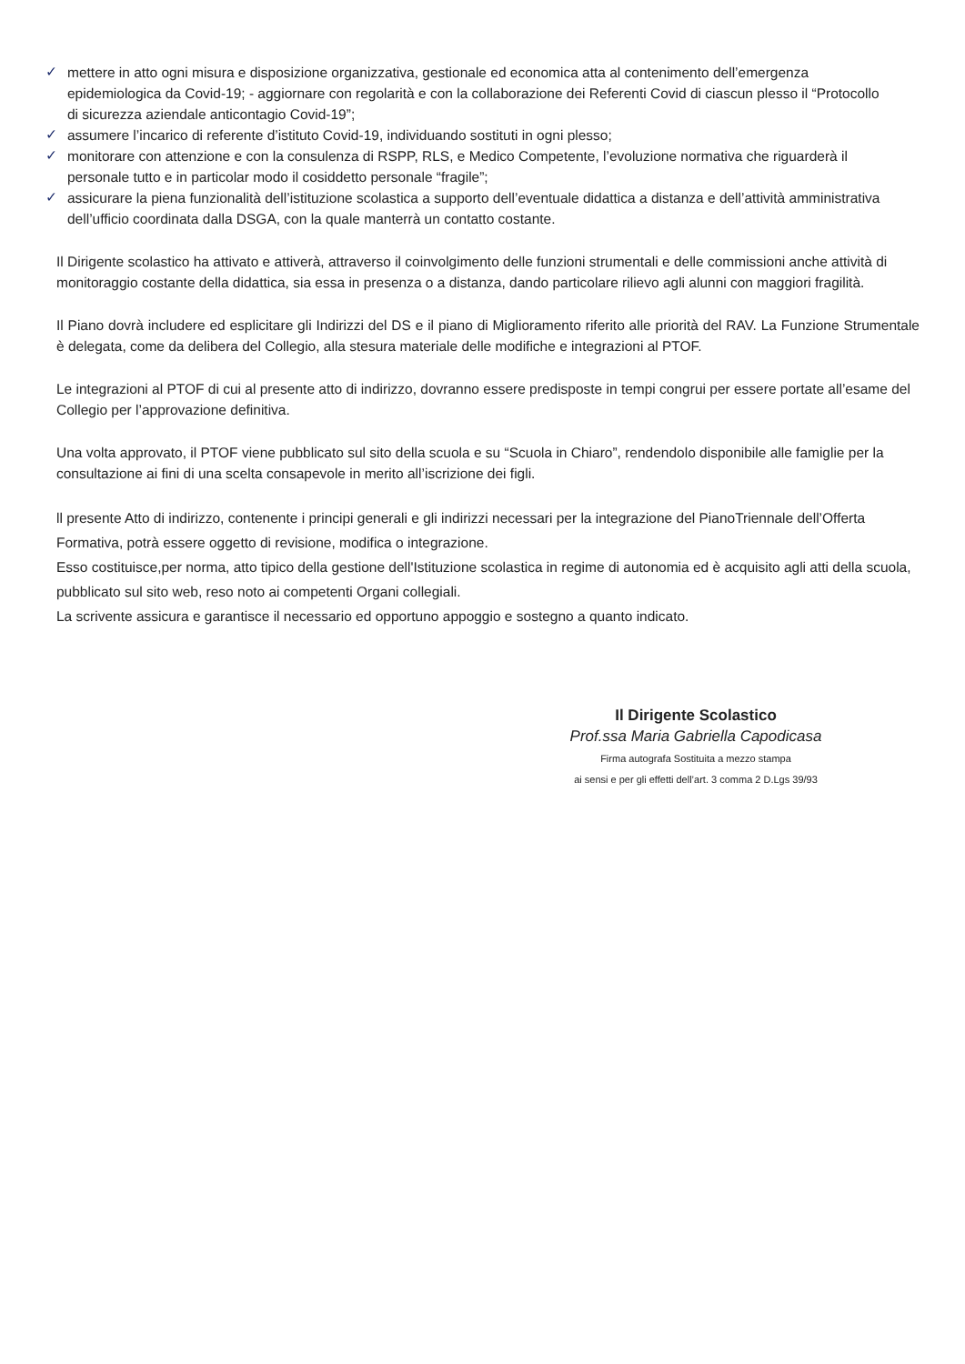✓ mettere in atto ogni misura e disposizione organizzativa, gestionale ed economica atta al contenimento dell’emergenza epidemiologica da Covid-19; - aggiornare con regolarità e con la collaborazione dei Referenti Covid di ciascun plesso il “Protocollo di sicurezza aziendale anticontagio Covid-19”;
✓ assumere l’incarico di referente d’istituto Covid-19, individuando sostituti in ogni plesso;
✓ monitorare con attenzione e con la consulenza di RSPP, RLS, e Medico Competente, l’evoluzione normativa che riguarderà il personale tutto e in particolar modo il cosiddetto personale “fragile”;
✓ assicurare la piena funzionalità dell’istituzione scolastica a supporto dell’eventuale didattica a distanza e dell’attività amministrativa dell’ufficio coordinata dalla DSGA, con la quale manterrà un contatto costante.
Il Dirigente scolastico ha attivato e attiverà, attraverso il coinvolgimento delle funzioni strumentali e delle commissioni anche attività di monitoraggio costante della didattica, sia essa in presenza o a distanza, dando particolare rilievo agli alunni con maggiori fragilità.
Il Piano dovrà includere ed esplicitare gli Indirizzi del DS e il piano di Miglioramento riferito alle priorità del RAV. La Funzione Strumentale è delegata, come da delibera del Collegio, alla stesura materiale delle modifiche e integrazioni al PTOF.
Le integrazioni al PTOF di cui al presente atto di indirizzo, dovranno essere predisposte in tempi congrui per essere portate all’esame del Collegio per l’approvazione definitiva.
Una volta approvato, il PTOF viene pubblicato sul sito della scuola e su “Scuola in Chiaro”, rendendolo disponibile alle famiglie per la consultazione ai fini di una scelta consapevole in merito all’iscrizione dei figli.
ll presente Atto di indirizzo, contenente i principi generali e gli indirizzi necessari per la integrazione del PianoTriennale dell’Offerta Formativa, potrà essere oggetto di revisione, modifica o integrazione.
Esso costituisce,per norma, atto tipico della gestione dell'Istituzione scolastica in regime di autonomia ed è acquisito agli atti della scuola, pubblicato sul sito web, reso noto ai competenti Organi collegiali.
La scrivente assicura e garantisce il necessario ed opportuno appoggio e sostegno a quanto indicato.
Il Dirigente Scolastico
Prof.ssa Maria Gabriella Capodicasa
Firma autografa Sostituita a mezzo stampa
ai sensi e per gli effetti dell’art. 3 comma 2 D.Lgs 39/93